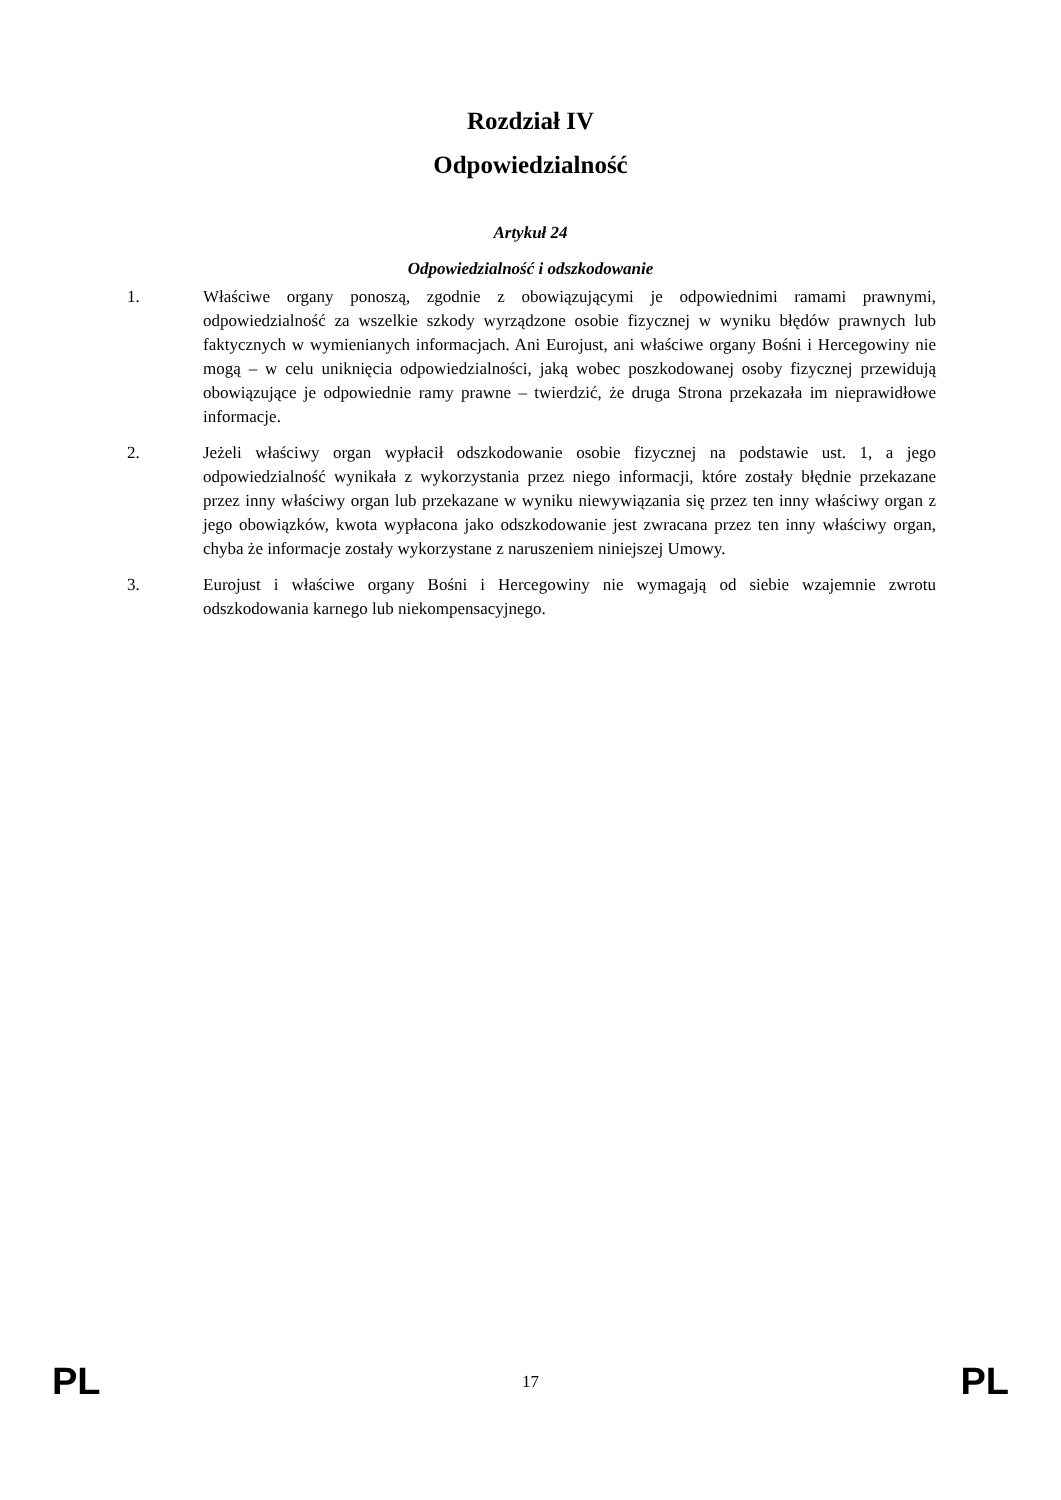Rozdział IV
Odpowiedzialność
Artykuł 24
Odpowiedzialność i odszkodowanie
1. Właściwe organy ponoszą, zgodnie z obowiązującymi je odpowiednimi ramami prawnymi, odpowiedzialność za wszelkie szkody wyrządzone osobie fizycznej w wyniku błędów prawnych lub faktycznych w wymienianych informacjach. Ani Eurojust, ani właściwe organy Bośni i Hercegowiny nie mogą – w celu uniknięcia odpowiedzialności, jaką wobec poszkodowanej osoby fizycznej przewidują obowiązujące je odpowiednie ramy prawne – twierdzić, że druga Strona przekazała im nieprawidłowe informacje.
2. Jeżeli właściwy organ wypłacił odszkodowanie osobie fizycznej na podstawie ust. 1, a jego odpowiedzialność wynikała z wykorzystania przez niego informacji, które zostały błędnie przekazane przez inny właściwy organ lub przekazane w wyniku niewywiązania się przez ten inny właściwy organ z jego obowiązków, kwota wypłacona jako odszkodowanie jest zwracana przez ten inny właściwy organ, chyba że informacje zostały wykorzystane z naruszeniem niniejszej Umowy.
3. Eurojust i właściwe organy Bośni i Hercegowiny nie wymagają od siebie wzajemnie zwrotu odszkodowania karnego lub niekompensacyjnego.
PL 17 PL